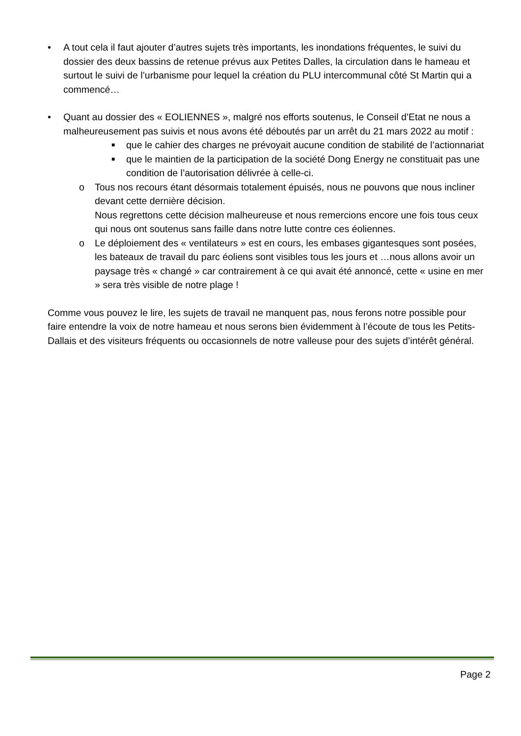• A tout cela il faut ajouter d’autres sujets très importants, les inondations fréquentes, le suivi du dossier des deux bassins de retenue prévus aux Petites Dalles, la circulation dans le hameau et surtout le suivi de l’urbanisme pour lequel la création du PLU intercommunal côté St Martin qui a commencé…
• Quant au dossier des « EOLIENNES », malgré nos efforts soutenus, le Conseil d’Etat ne nous a malheureusement pas suivis et nous avons été déboutés par un arrêt du 21 mars 2022 au motif :
■
que le cahier des charges ne prévoyait aucune condition de stabilité de l’actionnariat
■
que le maintien de la participation de la société Dong Energy ne constituait pas une condition de l’autorisation délivrée à celle-ci.
o Tous nos recours étant désormais totalement épuisés, nous ne pouvons que nous incliner devant cette dernière décision.
Nous regrettons cette décision malheureuse et nous remercions encore une fois tous ceux qui nous ont soutenus sans faille dans notre lutte contre ces éoliennes.
o Le déploiement des « ventilateurs » est en cours, les embases gigantesques sont posées, les bateaux de travail du parc éoliens sont visibles tous les jours et …nous allons avoir un paysage très « changé » car contrairement à ce qui avait été annoncé, cette « usine en mer » sera très visible de notre plage !
Comme vous pouvez le lire, les sujets de travail ne manquent pas, nous ferons notre possible pour faire entendre la voix de notre hameau et nous serons bien évidemment à l’écoute de tous les Petits-Dallais et des visiteurs fréquents ou occasionnels de notre valleuse pour des sujets d’intérêt général.
Page 2